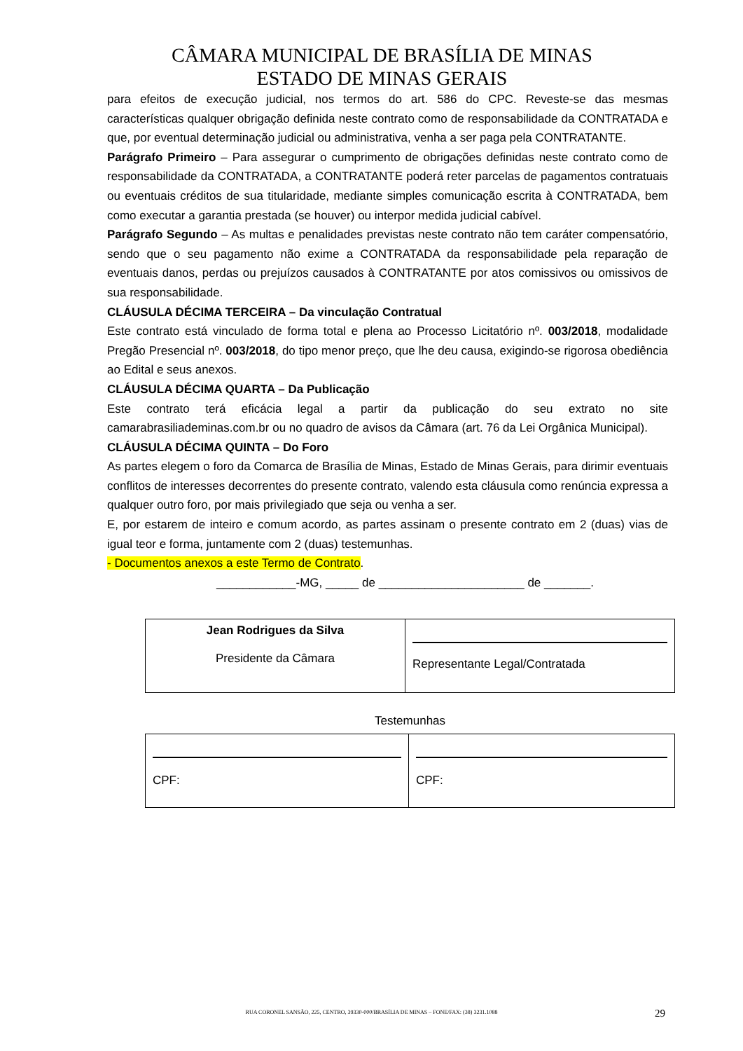CÂMARA MUNICIPAL DE BRASÍLIA DE MINAS
ESTADO DE MINAS GERAIS
para efeitos de execução judicial, nos termos do art. 586 do CPC. Reveste-se das mesmas características qualquer obrigação definida neste contrato como de responsabilidade da CONTRATADA e que, por eventual determinação judicial ou administrativa, venha a ser paga pela CONTRATANTE.
Parágrafo Primeiro – Para assegurar o cumprimento de obrigações definidas neste contrato como de responsabilidade da CONTRATADA, a CONTRATANTE poderá reter parcelas de pagamentos contratuais ou eventuais créditos de sua titularidade, mediante simples comunicação escrita à CONTRATADA, bem como executar a garantia prestada (se houver) ou interpor medida judicial cabível.
Parágrafo Segundo – As multas e penalidades previstas neste contrato não tem caráter compensatório, sendo que o seu pagamento não exime a CONTRATADA da responsabilidade pela reparação de eventuais danos, perdas ou prejuízos causados à CONTRATANTE por atos comissivos ou omissivos de sua responsabilidade.
CLÁUSULA DÉCIMA TERCEIRA – Da vinculação Contratual
Este contrato está vinculado de forma total e plena ao Processo Licitatório nº. 003/2018, modalidade Pregão Presencial nº. 003/2018, do tipo menor preço, que lhe deu causa, exigindo-se rigorosa obediência ao Edital e seus anexos.
CLÁUSULA DÉCIMA QUARTA – Da Publicação
Este contrato terá eficácia legal a partir da publicação do seu extrato no site camarabrasiliademinas.com.br ou no quadro de avisos da Câmara (art. 76 da Lei Orgânica Municipal).
CLÁUSULA DÉCIMA QUINTA – Do Foro
As partes elegem o foro da Comarca de Brasília de Minas, Estado de Minas Gerais, para dirimir eventuais conflitos de interesses decorrentes do presente contrato, valendo esta cláusula como renúncia expressa a qualquer outro foro, por mais privilegiado que seja ou venha a ser.
E, por estarem de inteiro e comum acordo, as partes assinam o presente contrato em 2 (duas) vias de igual teor e forma, juntamente com 2 (duas) testemunhas.
- Documentos anexos a este Termo de Contrato.
____________-MG, _____ de ______________________ de _______.
| Jean Rodrigues da Silva Presidente da Câmara | Representante Legal/Contratada |
Testemunhas
| CPF: | CPF: |
RUA CORONEL SANSÃO, 225, CENTRO, 39330-000/BRASÍLIA DE MINAS – FONE/FAX: (38) 3231.1088 29